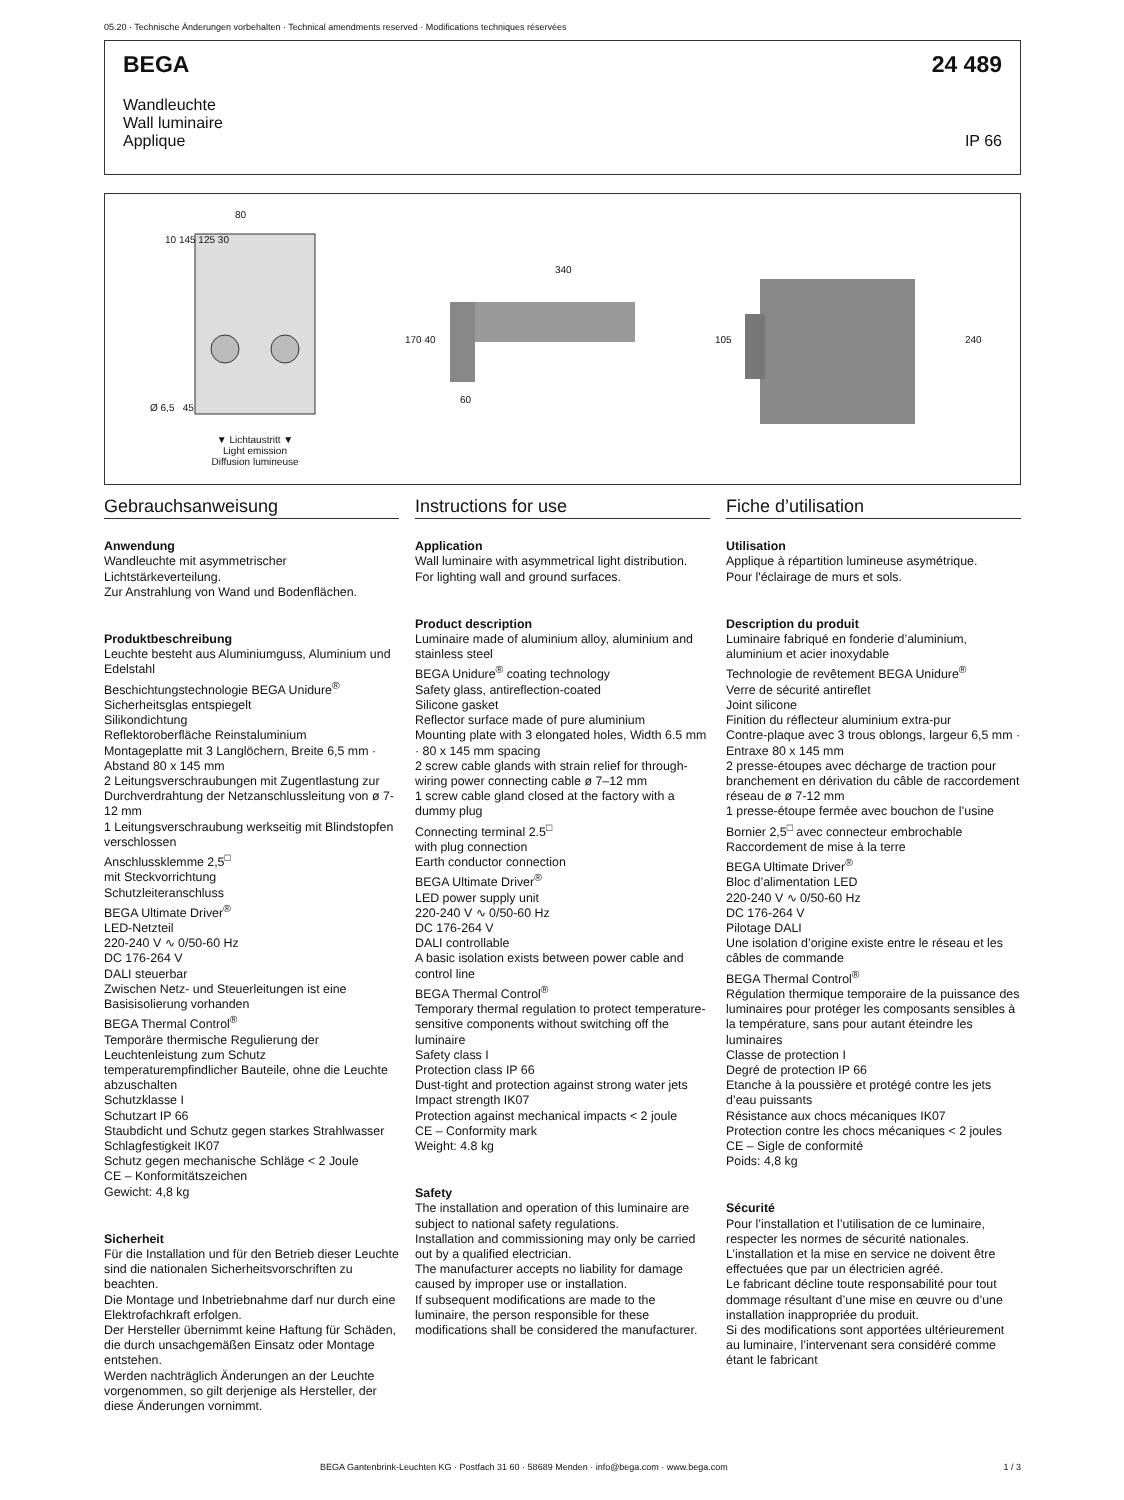05.20 · Technische Änderungen vorbehalten · Technical amendments reserved · Modifications techniques réservées
BEGA 24 489
Wandleuchte
Wall luminaire
Applique IP 66
80
340
Ø 6,5 45
60
170 40 105 240
10 145 125 30
▼ Lichtaustritt ▼
Light emission
Diffusion lumineuse
Gebrauchsanweisung
Anwendung
Wandleuchte mit asymmetrischer Lichtstärkeverteilung.
Zur Anstrahlung von Wand und Bodenflächen.
Produktbeschreibung
Leuchte besteht aus Aluminiumguss, Aluminium und Edelstahl
Beschichtungstechnologie BEGA Unidure<sup>®</sup>
Sicherheitsglas entspiegelt
Silikondichtung
Reflektoroberfläche Reinstaluminium
Montageplatte mit 3 Langlöchern, Breite 6,5 mm · Abstand 80 x 145 mm
2 Leitungsverschraubungen mit Zugentlastung zur Durchverdrahtung der Netzanschlussleitung von ø 7-12 mm
1 Leitungsverschraubung werkseitig mit Blindstopfen verschlossen
Anschlussklemme 2,5<sup>□</sup>
mit Steckvorrichtung
Schutzleiteranschluss
BEGA Ultimate Driver<sup>®</sup>
LED-Netzteil
220-240 V ∿ 0/50-60 Hz
DC 176-264 V
DALI steuerbar
Zwischen Netz- und Steuerleitungen ist eine Basisisolierung vorhanden
BEGA Thermal Control<sup>®</sup>
Temporäre thermische Regulierung der Leuchtenleistung zum Schutz temperaturempfindlicher Bauteile, ohne die Leuchte abzuschalten
Schutzklasse I
Schutzart IP 66
Staubdicht und Schutz gegen starkes Strahlwasser
Schlagfestigkeit IK07
Schutz gegen mechanische Schläge < 2 Joule
CE – Konformitätszeichen
Gewicht: 4,8 kg
Sicherheit
Für die Installation und für den Betrieb dieser Leuchte sind die nationalen Sicherheitsvorschriften zu beachten.
Die Montage und Inbetriebnahme darf nur durch eine Elektrofachkraft erfolgen.
Der Hersteller übernimmt keine Haftung für Schäden, die durch unsachgemäßen Einsatz oder Montage entstehen.
Werden nachträglich Änderungen an der Leuchte vorgenommen, so gilt derjenige als Hersteller, der diese Änderungen vornimmt.
Instructions for use
Application
Wall luminaire with asymmetrical light distribution.
For lighting wall and ground surfaces.
Product description
Luminaire made of aluminium alloy, aluminium and stainless steel
BEGA Unidure<sup>®</sup> coating technology
Safety glass, antireflection-coated
Silicone gasket
Reflector surface made of pure aluminium
Mounting plate with 3 elongated holes, Width 6.5 mm · 80 x 145 mm spacing
2 screw cable glands with strain relief for through-wiring power connecting cable ø 7–12 mm
1 screw cable gland closed at the factory with a dummy plug
Connecting terminal 2.5<sup>□</sup>
with plug connection
Earth conductor connection
BEGA Ultimate Driver<sup>®</sup>
LED power supply unit
220-240 V ∿ 0/50-60 Hz
DC 176-264 V
DALI controllable
A basic isolation exists between power cable and control line
BEGA Thermal Control<sup>®</sup>
Temporary thermal regulation to protect temperature-sensitive components without switching off the luminaire
Safety class I
Protection class IP 66
Dust-tight and protection against strong water jets
Impact strength IK07
Protection against mechanical impacts < 2 joule
CE – Conformity mark
Weight: 4.8 kg
Safety
The installation and operation of this luminaire are subject to national safety regulations.
Installation and commissioning may only be carried out by a qualified electrician.
The manufacturer accepts no liability for damage caused by improper use or installation.
If subsequent modifications are made to the luminaire, the person responsible for these modifications shall be considered the manufacturer.
Fiche d’utilisation
Utilisation
Applique à répartition lumineuse asymétrique.
Pour l'éclairage de murs et sols.
Description du produit
Luminaire fabriqué en fonderie d’aluminium, aluminium et acier inoxydable
Technologie de revêtement BEGA Unidure<sup>®</sup>
Verre de sécurité antireflet
Joint silicone
Finition du réflecteur aluminium extra-pur
Contre-plaque avec 3 trous oblongs, largeur 6,5 mm · Entraxe 80 x 145 mm
2 presse-étoupes avec décharge de traction pour branchement en dérivation du câble de raccordement réseau de ø 7-12 mm
1 presse-étoupe fermée avec bouchon de l’usine
Bornier 2,5<sup>□</sup> avec connecteur embrochable
Raccordement de mise à la terre
BEGA Ultimate Driver<sup>®</sup>
Bloc d’alimentation LED
220-240 V ∿ 0/50-60 Hz
DC 176-264 V
Pilotage DALI
Une isolation d’origine existe entre le réseau et les câbles de commande
BEGA Thermal Control<sup>®</sup>
Régulation thermique temporaire de la puissance des luminaires pour protéger les composants sensibles à la température, sans pour autant éteindre les luminaires
Classe de protection I
Degré de protection IP 66
Etanche à la poussière et protégé contre les jets d’eau puissants
Résistance aux chocs mécaniques IK07
Protection contre les chocs mécaniques < 2 joules
CE – Sigle de conformité
Poids: 4,8 kg
Sécurité
Pour l’installation et l’utilisation de ce luminaire, respecter les normes de sécurité nationales.
L’installation et la mise en service ne doivent être effectuées que par un électricien agréé.
Le fabricant décline toute responsabilité pour tout dommage résultant d’une mise en œuvre ou d’une installation inappropriée du produit.
Si des modifications sont apportées ultérieurement au luminaire, l’intervenant sera considéré comme étant le fabricant
BEGA Gantenbrink-Leuchten KG · Postfach 31 60 · 58689 Menden · info@bega.com · www.bega.com 1 / 3